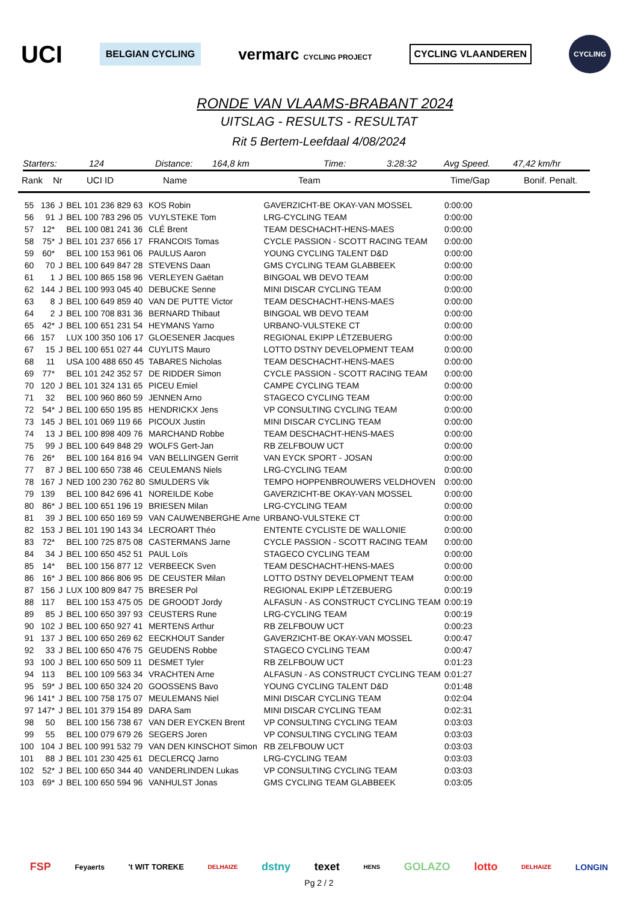UCI BELGIAN CYCLING vermarc CYCLING PROJECT CYCLING VLAANDEREN CYCLING
RONDE VAN VLAAMS-BRABANT 2024
UITSLAG - RESULTS - RESULTAT
Rit 5 Bertem-Leefdaal 4/08/2024
Starters: 124 Distance: 164,8 km Time: 3:28:32 Avg Speed. 47,42 km/hr
Rank Nr UCI ID Name Team Time/Gap Bonif. Penalt.
| 55 | 136 | J | BEL 101 236 829 63 | KOS Robin | GAVERZICHT-BE OKAY-VAN MOSSEL | 0:00:00 |
| 56 | 91 | J | BEL 100 783 296 05 | VUYLSTEKE Tom | LRG-CYCLING TEAM | 0:00:00 |
| 57 | 12* | | BEL 100 081 241 36 | CLÉ Brent | TEAM DESCHACHT-HENS-MAES | 0:00:00 |
| 58 | 75* | J | BEL 101 237 656 17 | FRANCOIS Tomas | CYCLE PASSION - SCOTT RACING TEAM | 0:00:00 |
| 59 | 60* | | BEL 100 153 961 06 | PAULUS Aaron | YOUNG CYCLING TALENT D&D | 0:00:00 |
| 60 | 70 | J | BEL 100 649 847 28 | STEVENS Daan | GMS CYCLING TEAM GLABBEEK | 0:00:00 |
| 61 | 1 | J | BEL 100 865 158 96 | VERLEYEN Gaëtan | BINGOAL WB DEVO TEAM | 0:00:00 |
| 62 | 144 | J | BEL 100 993 045 40 | DEBUCKE Senne | MINI DISCAR CYCLING TEAM | 0:00:00 |
| 63 | 8 | J | BEL 100 649 859 40 | VAN DE PUTTE Victor | TEAM DESCHACHT-HENS-MAES | 0:00:00 |
| 64 | 2 | J | BEL 100 708 831 36 | BERNARD Thibaut | BINGOAL WB DEVO TEAM | 0:00:00 |
| 65 | 42* | J | BEL 100 651 231 54 | HEYMANS Yarno | URBANO-VULSTEKE CT | 0:00:00 |
| 66 | 157 | | LUX 100 350 106 17 | GLOESENER Jacques | REGIONAL EKIPP LËTZEBUERG | 0:00:00 |
| 67 | 15 | J | BEL 100 651 027 44 | CUYLITS Mauro | LOTTO DSTNY DEVELOPMENT TEAM | 0:00:00 |
| 68 | 11 | | USA 100 488 650 45 | TABARES Nicholas | TEAM DESCHACHT-HENS-MAES | 0:00:00 |
| 69 | 77* | | BEL 101 242 352 57 | DE RIDDER Simon | CYCLE PASSION - SCOTT RACING TEAM | 0:00:00 |
| 70 | 120 | J | BEL 101 324 131 65 | PICEU Emiel | CAMPE CYCLING TEAM | 0:00:00 |
| 71 | 32 | | BEL 100 960 860 59 | JENNEN Arno | STAGECO CYCLING TEAM | 0:00:00 |
| 72 | 54* | J | BEL 100 650 195 85 | HENDRICKX Jens | VP CONSULTING CYCLING TEAM | 0:00:00 |
| 73 | 145 | J | BEL 101 069 119 66 | PICOUX Justin | MINI DISCAR CYCLING TEAM | 0:00:00 |
| 74 | 13 | J | BEL 100 898 409 76 | MARCHAND Robbe | TEAM DESCHACHT-HENS-MAES | 0:00:00 |
| 75 | 99 | J | BEL 100 649 848 29 | WOLFS Gert-Jan | RB ZELFBOUW UCT | 0:00:00 |
| 76 | 26* | | BEL 100 164 816 94 | VAN BELLINGEN Gerrit | VAN EYCK SPORT - JOSAN | 0:00:00 |
| 77 | 87 | J | BEL 100 650 738 46 | CEULEMANS Niels | LRG-CYCLING TEAM | 0:00:00 |
| 78 | 167 | J | NED 100 230 762 80 | SMULDERS Vik | TEMPO HOPPENBROUWERS VELDHOVEN | 0:00:00 |
| 79 | 139 | | BEL 100 842 696 41 | NOREILDE Kobe | GAVERZICHT-BE OKAY-VAN MOSSEL | 0:00:00 |
| 80 | 86* | J | BEL 100 651 196 19 | BRIESEN Milan | LRG-CYCLING TEAM | 0:00:00 |
| 81 | 39 | J | BEL 100 650 169 59 | VAN CAUWENBERGHE Arne | URBANO-VULSTEKE CT | 0:00:00 |
| 82 | 153 | J | BEL 101 190 143 34 | LECROART Théo | ENTENTE CYCLISTE DE WALLONIE | 0:00:00 |
| 83 | 72* | | BEL 100 725 875 08 | CASTERMANS Jarne | CYCLE PASSION - SCOTT RACING TEAM | 0:00:00 |
| 84 | 34 | J | BEL 100 650 452 51 | PAUL Loïs | STAGECO CYCLING TEAM | 0:00:00 |
| 85 | 14* | | BEL 100 156 877 12 | VERBEECK Sven | TEAM DESCHACHT-HENS-MAES | 0:00:00 |
| 86 | 16* | J | BEL 100 866 806 95 | DE CEUSTER Milan | LOTTO DSTNY DEVELOPMENT TEAM | 0:00:00 |
| 87 | 156 | J | LUX 100 809 847 75 | BRESER Pol | REGIONAL EKIPP LËTZEBUERG | 0:00:19 |
| 88 | 117 | | BEL 100 153 475 05 | DE GROODT Jordy | ALFASUN - AS CONSTRUCT CYCLING TEAM | 0:00:19 |
| 89 | 85 | J | BEL 100 650 397 93 | CEUSTERS Rune | LRG-CYCLING TEAM | 0:00:19 |
| 90 | 102 | J | BEL 100 650 927 41 | MERTENS Arthur | RB ZELFBOUW UCT | 0:00:23 |
| 91 | 137 | J | BEL 100 650 269 62 | EECKHOUT Sander | GAVERZICHT-BE OKAY-VAN MOSSEL | 0:00:47 |
| 92 | 33 | J | BEL 100 650 476 75 | GEUDENS Robbe | STAGECO CYCLING TEAM | 0:00:47 |
| 93 | 100 | J | BEL 100 650 509 11 | DESMET Tyler | RB ZELFBOUW UCT | 0:01:23 |
| 94 | 113 | | BEL 100 109 563 34 | VRACHTEN Arne | ALFASUN - AS CONSTRUCT CYCLING TEAM | 0:01:27 |
| 95 | 59* | J | BEL 100 650 324 20 | GOOSSENS Bavo | YOUNG CYCLING TALENT D&D | 0:01:48 |
| 96 | 141* | J | BEL 100 758 175 07 | MEULEMANS Niel | MINI DISCAR CYCLING TEAM | 0:02:04 |
| 97 | 147* | J | BEL 101 379 154 89 | DARA Sam | MINI DISCAR CYCLING TEAM | 0:02:31 |
| 98 | 50 | | BEL 100 156 738 67 | VAN DER EYCKEN Brent | VP CONSULTING CYCLING TEAM | 0:03:03 |
| 99 | 55 | | BEL 100 079 679 26 | SEGERS Joren | VP CONSULTING CYCLING TEAM | 0:03:03 |
| 100 | 104 | J | BEL 100 991 532 79 | VAN DEN KINSCHOT Simon | RB ZELFBOUW UCT | 0:03:03 |
| 101 | 88 | J | BEL 101 230 425 61 | DECLERCQ Jarno | LRG-CYCLING TEAM | 0:03:03 |
| 102 | 52* | J | BEL 100 650 344 40 | VANDERLINDEN Lukas | VP CONSULTING CYCLING TEAM | 0:03:03 |
| 103 | 69* | J | BEL 100 650 594 96 | VANHULST Jonas | GMS CYCLING TEAM GLABBEEK | 0:03:05 |
FSP Feyaerts 't WIT TOREKE DELHAIZE dstny texet HENS GOLAZO lotto DELHAIZE LONGIN
Pg 2 / 2